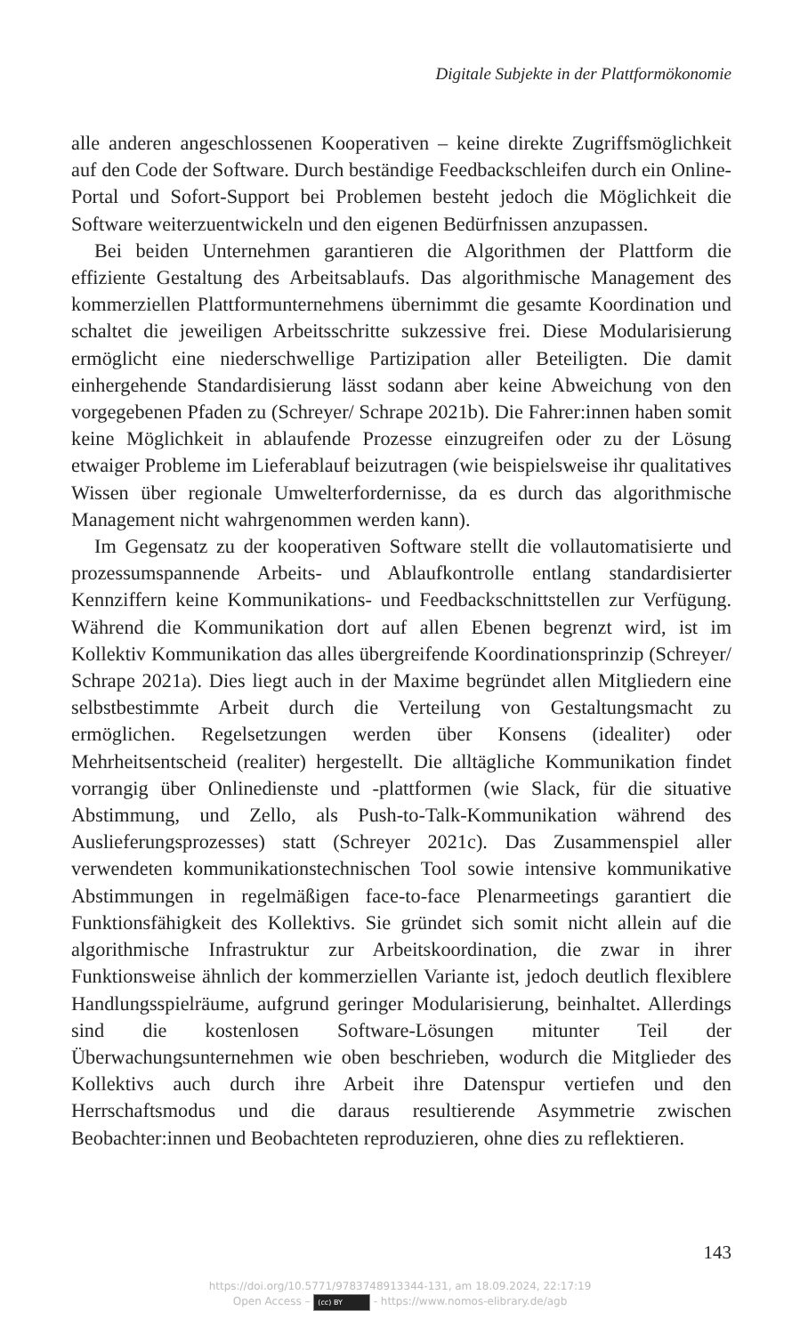Digitale Subjekte in der Plattformökonomie
alle anderen angeschlossenen Kooperativen – keine direkte Zugriffsmöglichkeit auf den Code der Software. Durch beständige Feedbackschleifen durch ein Online-Portal und Sofort-Support bei Problemen besteht jedoch die Möglichkeit die Software weiterzuentwickeln und den eigenen Bedürfnissen anzupassen.
Bei beiden Unternehmen garantieren die Algorithmen der Plattform die effiziente Gestaltung des Arbeitsablaufs. Das algorithmische Management des kommerziellen Plattformunternehmens übernimmt die gesamte Koordination und schaltet die jeweiligen Arbeitsschritte sukzessive frei. Diese Modularisierung ermöglicht eine niederschwellige Partizipation aller Beteiligten. Die damit einhergehende Standardisierung lässt sodann aber keine Abweichung von den vorgegebenen Pfaden zu (Schreyer/ Schrape 2021b). Die Fahrer:innen haben somit keine Möglichkeit in ablaufende Prozesse einzugreifen oder zu der Lösung etwaiger Probleme im Lieferablauf beizutragen (wie beispielsweise ihr qualitatives Wissen über regionale Umwelterfordernisse, da es durch das algorithmische Management nicht wahrgenommen werden kann).
Im Gegensatz zu der kooperativen Software stellt die vollautomatisierte und prozessumspannende Arbeits- und Ablaufkontrolle entlang standardisierter Kennziffern keine Kommunikations- und Feedbackschnittstellen zur Verfügung. Während die Kommunikation dort auf allen Ebenen begrenzt wird, ist im Kollektiv Kommunikation das alles übergreifende Koordinationsprinzip (Schreyer/ Schrape 2021a). Dies liegt auch in der Maxime begründet allen Mitgliedern eine selbstbestimmte Arbeit durch die Verteilung von Gestaltungsmacht zu ermöglichen. Regelsetzungen werden über Konsens (idealiter) oder Mehrheitsentscheid (realiter) hergestellt. Die alltägliche Kommunikation findet vorrangig über Onlinedienste und -plattformen (wie Slack, für die situative Abstimmung, und Zello, als Push-to-Talk-Kommunikation während des Auslieferungsprozesses) statt (Schreyer 2021c). Das Zusammenspiel aller verwendeten kommunikationstechnischen Tool sowie intensive kommunikative Abstimmungen in regelmäßigen face-to-face Plenarmeetings garantiert die Funktionsfähigkeit des Kollektivs. Sie gründet sich somit nicht allein auf die algorithmische Infrastruktur zur Arbeitskoordination, die zwar in ihrer Funktionsweise ähnlich der kommerziellen Variante ist, jedoch deutlich flexiblere Handlungsspielräume, aufgrund geringer Modularisierung, beinhaltet. Allerdings sind die kostenlosen Software-Lösungen mitunter Teil der Überwachungsunternehmen wie oben beschrieben, wodurch die Mitglieder des Kollektivs auch durch ihre Arbeit ihre Datenspur vertiefen und den Herrschaftsmodus und die daraus resultierende Asymmetrie zwischen Beobachter:innen und Beobachteten reproduzieren, ohne dies zu reflektieren.
143
https://doi.org/10.5771/9783748913344-131, am 18.09.2024, 22:17:19
Open Access – (cc) BY - https://www.nomos-elibrary.de/agb